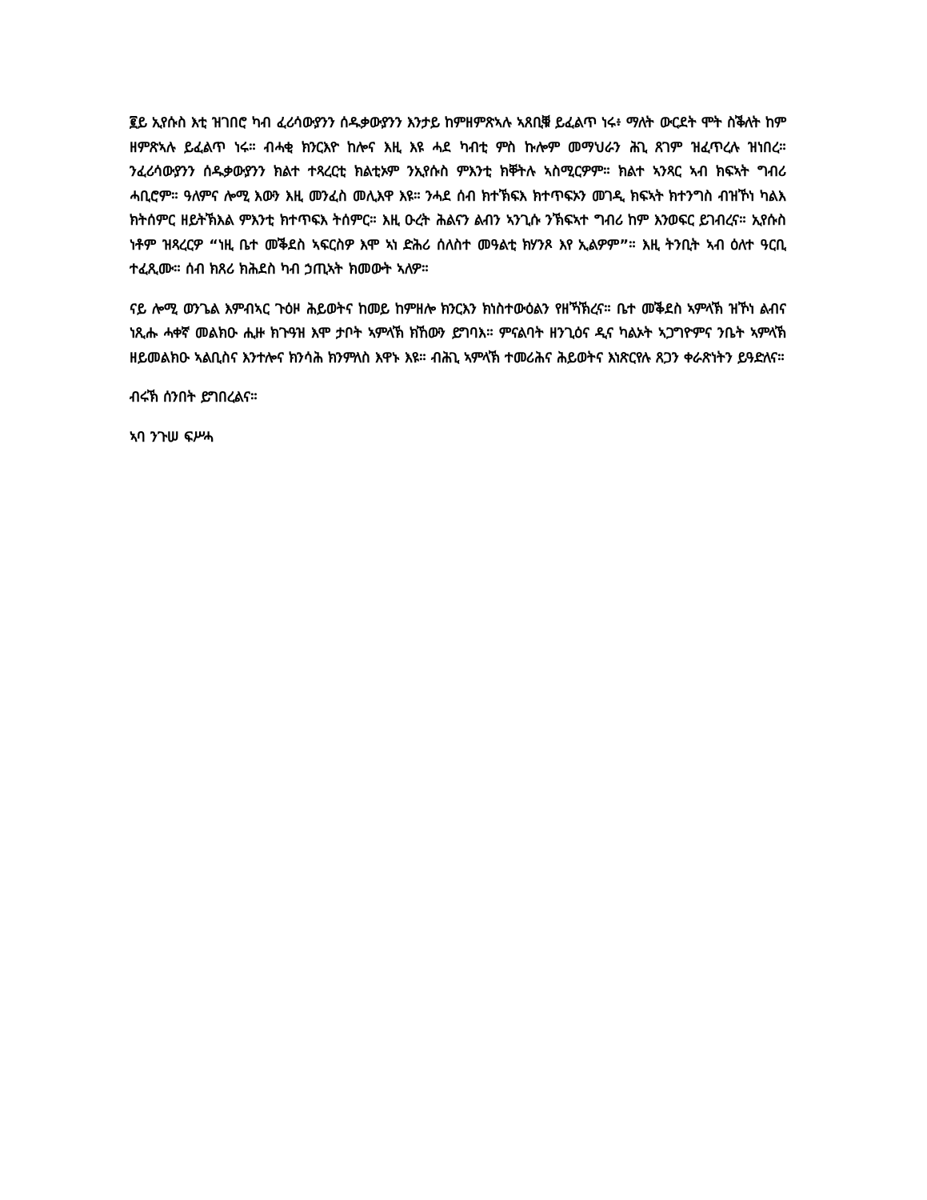፪ይ ኢየሱስ እቲ ዝገበሮ ካብ ፈሪሳውያንን ሰዱቃውያንን እንታይ ከምዘምጽኣሉ ኣጸቢቑ ይፈልጥ ነሩ፥ ማለት ውርደት ሞት ስቕለት ከም ዘምጽኣሉ ይፈልጥ ነሩ። ብሓቂ ክንርእዮ ከሎና እዚ እዩ ሓደ ካብቲ ምስ ኩሎም መማህራን ሕጊ ጸገም ዝፈጥረሉ ዝነበረ። ንፈሪሳውያንን ሰዱቃውያንን ክልተ ተጻረርቲ ክልቲኦም ንኢየሱስ ምእንቲ ክቐትሉ ኣስሚርዎም። ክልተ ኣንጻር ኣብ ክፍኣት ግብሪ ሓቢሮም። ዓለምና ሎሚ እውን እዚ መንፈስ መሊእዋ እዩ። ንሓደ ሰብ ክተኽፍእ ክተጥፍኦን መገዲ ክፍኣት ክተንግስ ብዝኾነ ካልእ ክትሰምር ዘይትኽእል ምእንቲ ክተጥፍእ ትሰምር። እዚ ዑረት ሕልናን ልብን ኣንጊሱ ንኽፍኣተ ግብሪ ከም እንወፍር ይገብረና። ኢየሱስ ነቶም ዝጻረርዎ “ነዚ ቤተ መቕደስ ኣፍርስዎ እሞ ኣነ ድሕሪ ሰለስተ መዓልቲ ክሃንጾ እየ ኢልዎም”። እዚ ትንቢት ኣብ ዕለተ ዓርቢ ተፈጺሙ። ሰብ ክጸሪ ክሕደስ ካብ ኃጢኣት ክመውት ኣለዎ።
ናይ ሎሚ ወንጌል እምብኣር ጉዕዞ ሕይወትና ከመይ ከምዘሎ ክንርእን ክነስተውዕልን የዘኻኽረና። ቤተ መቕደስ ኣምላኽ ዝኾነ ልብና ነጺሑ ሓቀኛ መልክዑ ሒዙ ክጉዓዝ እሞ ታቦት ኣምላኽ ክኸውን ይግባእ። ምናልባት ዘንጊዕና ዲና ካልኦት ኣጋግዮምና ንቤት ኣምላኽ ዘይመልክዑ ኣልቢስና እንተሎና ክንሳሕ ክንምለስ እዋኑ እዩ። ብሕጊ ኣምላኽ ተመሪሕና ሕይወትና እነጽርየሉ ጸጋን ቀራጽነትን ይዓድለና።
ብሩኽ ሰንበት ይግበረልና።
ኣባ ንጉሠ ፍሥሓ